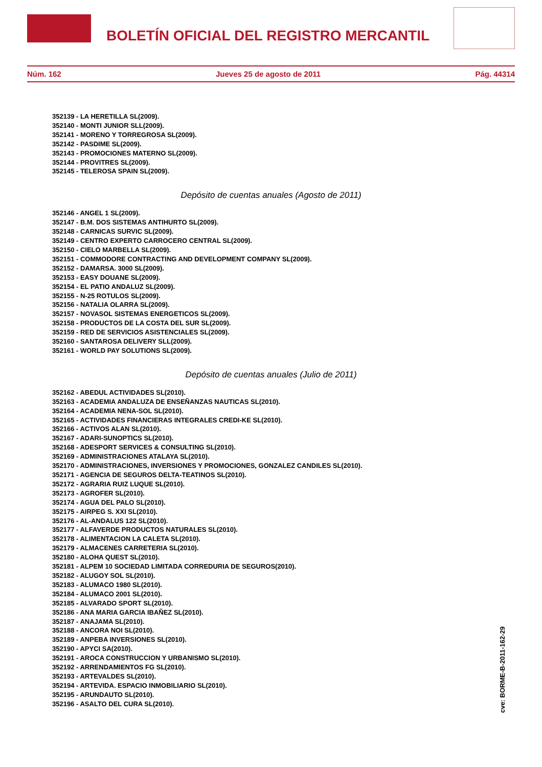BOLETÍN OFICIAL DEL REGISTRO MERCANTIL
Núm. 162 Jueves 25 de agosto de 2011 Pág. 44314
352139 - LA HERETILLA SL(2009).
352140 - MONTI JUNIOR SLL(2009).
352141 - MORENO Y TORREGROSA SL(2009).
352142 - PASDIME SL(2009).
352143 - PROMOCIONES MATERNO SL(2009).
352144 - PROVITRES SL(2009).
352145 - TELEROSA SPAIN SL(2009).
Depósito de cuentas anuales (Agosto de 2011)
352146 - ANGEL 1 SL(2009).
352147 - B.M. DOS SISTEMAS ANTIHURTO SL(2009).
352148 - CARNICAS SURVIC SL(2009).
352149 - CENTRO EXPERTO CARROCERO CENTRAL SL(2009).
352150 - CIELO MARBELLA SL(2009).
352151 - COMMODORE CONTRACTING AND DEVELOPMENT COMPANY SL(2009).
352152 - DAMARSA. 3000 SL(2009).
352153 - EASY DOUANE SL(2009).
352154 - EL PATIO ANDALUZ SL(2009).
352155 - N-25 ROTULOS SL(2009).
352156 - NATALIA OLARRA SL(2009).
352157 - NOVASOL SISTEMAS ENERGETICOS SL(2009).
352158 - PRODUCTOS DE LA COSTA DEL SUR SL(2009).
352159 - RED DE SERVICIOS ASISTENCIALES SL(2009).
352160 - SANTAROSA DELIVERY SLL(2009).
352161 - WORLD PAY SOLUTIONS SL(2009).
Depósito de cuentas anuales (Julio de 2011)
352162 - ABEDUL ACTIVIDADES SL(2010).
352163 - ACADEMIA ANDALUZA DE ENSEÑANZAS NAUTICAS SL(2010).
352164 - ACADEMIA NENA-SOL SL(2010).
352165 - ACTIVIDADES FINANCIERAS INTEGRALES CREDI-KE SL(2010).
352166 - ACTIVOS ALAN SL(2010).
352167 - ADARI-SUNOPTICS SL(2010).
352168 - ADESPORT SERVICES & CONSULTING SL(2010).
352169 - ADMINISTRACIONES ATALAYA SL(2010).
352170 - ADMINISTRACIONES, INVERSIONES Y PROMOCIONES, GONZALEZ CANDILES SL(2010).
352171 - AGENCIA DE SEGUROS DELTA-TEATINOS SL(2010).
352172 - AGRARIA RUIZ LUQUE SL(2010).
352173 - AGROFER SL(2010).
352174 - AGUA DEL PALO SL(2010).
352175 - AIRPEG S. XXI SL(2010).
352176 - AL-ANDALUS 122 SL(2010).
352177 - ALFAVERDE PRODUCTOS NATURALES SL(2010).
352178 - ALIMENTACION LA CALETA SL(2010).
352179 - ALMACENES CARRETERIA SL(2010).
352180 - ALOHA QUEST SL(2010).
352181 - ALPEM 10 SOCIEDAD LIMITADA CORREDURIA DE SEGUROS(2010).
352182 - ALUGOY SOL SL(2010).
352183 - ALUMACO 1980 SL(2010).
352184 - ALUMACO 2001 SL(2010).
352185 - ALVARADO SPORT SL(2010).
352186 - ANA MARIA GARCIA IBAÑEZ SL(2010).
352187 - ANAJAMA SL(2010).
352188 - ANCORA NOI SL(2010).
352189 - ANPEBA INVERSIONES SL(2010).
352190 - APYCI SA(2010).
352191 - AROCA CONSTRUCCION Y URBANISMO SL(2010).
352192 - ARRENDAMIENTOS FG SL(2010).
352193 - ARTEVALDES SL(2010).
352194 - ARTEVIDA. ESPACIO INMOBILIARIO SL(2010).
352195 - ARUNDAUTO SL(2010).
352196 - ASALTO DEL CURA SL(2010).
cve: BORME-B-2011-162-29